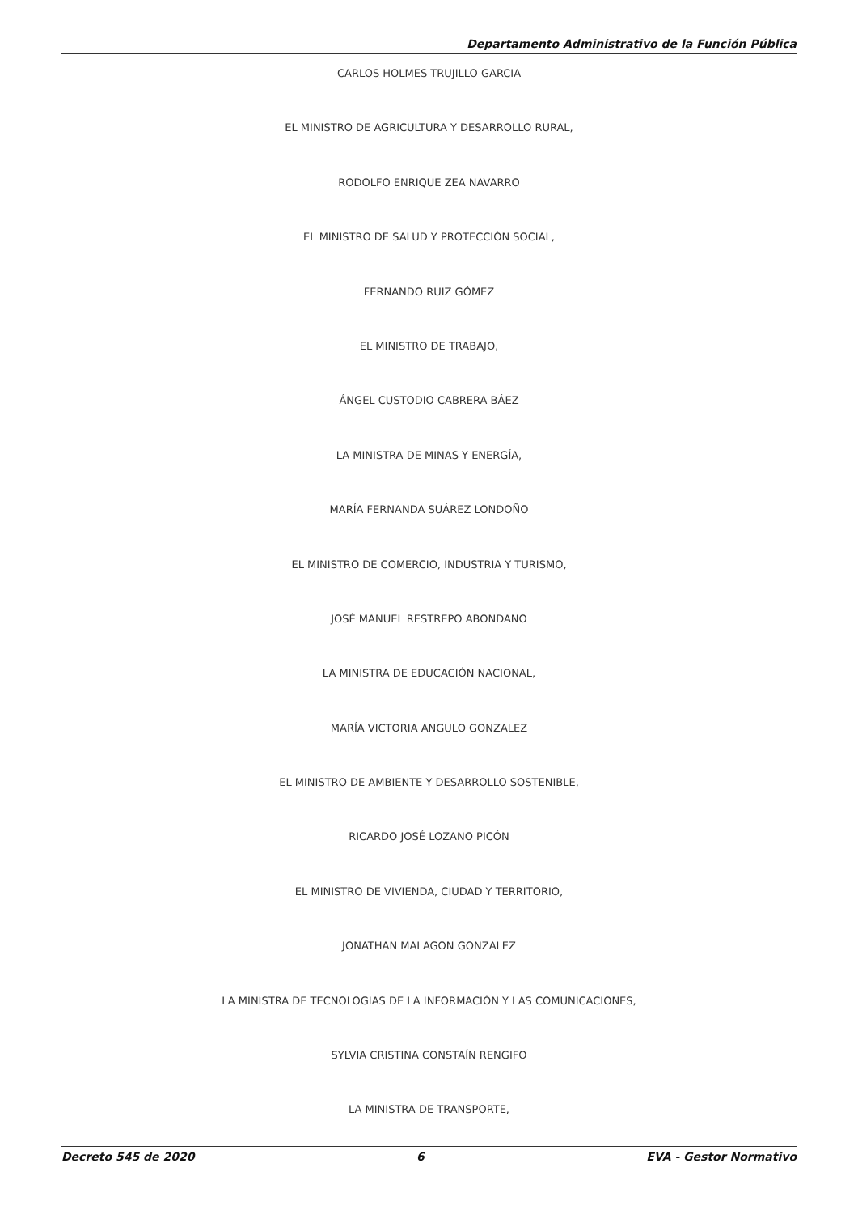Departamento Administrativo de la Función Pública
CARLOS HOLMES TRUJILLO GARCIA
EL MINISTRO DE AGRICULTURA Y DESARROLLO RURAL,
RODOLFO ENRIQUE ZEA NAVARRO
EL MINISTRO DE SALUD Y PROTECCIÓN SOCIAL,
FERNANDO RUIZ GÓMEZ
EL MINISTRO DE TRABAJO,
ÁNGEL CUSTODIO CABRERA BÁEZ
LA MINISTRA DE MINAS Y ENERGÍA,
MARÍA FERNANDA SUÁREZ LONDOÑO
EL MINISTRO DE COMERCIO, INDUSTRIA Y TURISMO,
JOSÉ MANUEL RESTREPO ABONDANO
LA MINISTRA DE EDUCACIÓN NACIONAL,
MARÍA VICTORIA ANGULO GONZALEZ
EL MINISTRO DE AMBIENTE Y DESARROLLO SOSTENIBLE,
RICARDO JOSÉ LOZANO PICÓN
EL MINISTRO DE VIVIENDA, CIUDAD Y TERRITORIO,
JONATHAN MALAGON GONZALEZ
LA MINISTRA DE TECNOLOGIAS DE LA INFORMACIÓN Y LAS COMUNICACIONES,
SYLVIA CRISTINA CONSTAÍN RENGIFO
LA MINISTRA DE TRANSPORTE,
Decreto 545 de 2020 6 EVA - Gestor Normativo